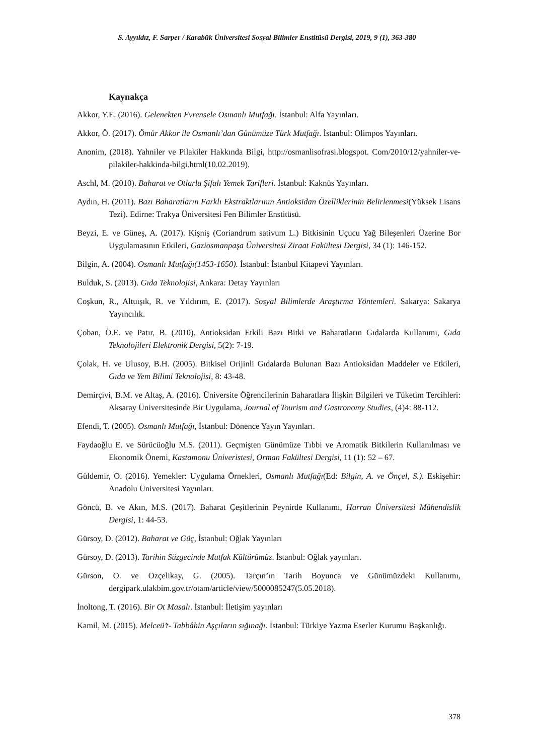S. Ayyıldız, F. Sarper / Karabük Üniversitesi Sosyal Bilimler Enstitüsü Dergisi, 2019, 9 (1), 363-380
Kaynakça
Akkor, Y.E. (2016). Gelenekten Evrensele Osmanlı Mutfağı. İstanbul: Alfa Yayınları.
Akkor, Ö. (2017). Ömür Akkor ile Osmanlı’dan Günümüze Türk Mutfağı. İstanbul: Olimpos Yayınları.
Anonim, (2018). Yahniler ve Pilakiler Hakkında Bilgi, http://osmanlisofrasi.blogspot. Com/2010/12/yahniler-ve-pilakiler-hakkinda-bilgi.html(10.02.2019).
Aschl, M. (2010). Baharat ve Otlarla Şifalı Yemek Tarifleri. İstanbul: Kaknüs Yayınları.
Aydın, H. (2011). Bazı Baharatların Farklı Ekstraktlarının Antioksidan Özelliklerinin Belirlenmesi(Yüksek Lisans Tezi). Edirne: Trakya Üniversitesi Fen Bilimler Enstitüsü.
Beyzi, E. ve Güneş, A. (2017). Kişniş (Coriandrum sativum L.) Bitkisinin Uçucu Yağ Bileşenleri Üzerine Bor Uygulamasının Etkileri, Gaziosmanpaşa Üniversitesi Ziraat Fakültesi Dergisi, 34 (1): 146-152.
Bilgin, A. (2004). Osmanlı Mutfağı(1453-1650). İstanbul: İstanbul Kitapevi Yayınları.
Bulduk, S. (2013). Gıda Teknolojisi, Ankara: Detay Yayınları
Coşkun, R., Altuışık, R. ve Yıldırım, E. (2017). Sosyal Bilimlerde Araştırma Yöntemleri. Sakarya: Sakarya Yayıncılık.
Çoban, Ö.E. ve Patır, B. (2010). Antioksidan Etkili Bazı Bitki ve Baharatların Gıdalarda Kullanımı, Gıda Teknolojileri Elektronik Dergisi, 5(2): 7-19.
Çolak, H. ve Ulusoy, B.H. (2005). Bitkisel Orijinli Gıdalarda Bulunan Bazı Antioksidan Maddeler ve Etkileri, Gıda ve Yem Bilimi Teknolojisi, 8: 43-48.
Demirçivi, B.M. ve Altaş, A. (2016). Üniversite Öğrencilerinin Baharatlara İlişkin Bilgileri ve Tüketim Tercihleri: Aksaray Üniversitesinde Bir Uygulama, Journal of Tourism and Gastronomy Studies, (4)4: 88-112.
Efendi, T. (2005). Osmanlı Mutfağı, İstanbul: Dönence Yayın Yayınları.
Faydaoğlu E. ve Sürücüoğlu M.S. (2011). Geçmişten Günümüze Tıbbi ve Aromatik Bitkilerin Kullanılması ve Ekonomik Önemi, Kastamonu Üniveristesi, Orman Fakültesi Dergisi, 11 (1): 52 – 67.
Güldemir, O. (2016). Yemekler: Uygulama Örnekleri, Osmanlı Mutfağı(Ed: Bilgin, A. ve Önçel, S.). Eskişehir: Anadolu Üniversitesi Yayınları.
Göncü, B. ve Akın, M.S. (2017). Baharat Çeşitlerinin Peynirde Kullanımı, Harran Üniversitesi Mühendislik Dergisi, 1: 44-53.
Gürsoy, D. (2012). Baharat ve Güç, İstanbul: Oğlak Yayınları
Gürsoy, D. (2013). Tarihin Süzgecinde Mutfak Kültürümüz. İstanbul: Oğlak yayınları.
Gürson, O. ve Özçelikay, G. (2005). Tarçın’ın Tarih Boyunca ve Günümüzdeki Kullanımı, dergipark.ulakbim.gov.tr/otam/article/view/5000085247(5.05.2018).
İnoltong, T. (2016). Bir Ot Masalı. İstanbul: İletişim yayınları
Kamil, M. (2015). Melceü’t- Tabbâhin Aşçıların sığınağı. İstanbul: Türkiye Yazma Eserler Kurumu Başkanlığı.
378